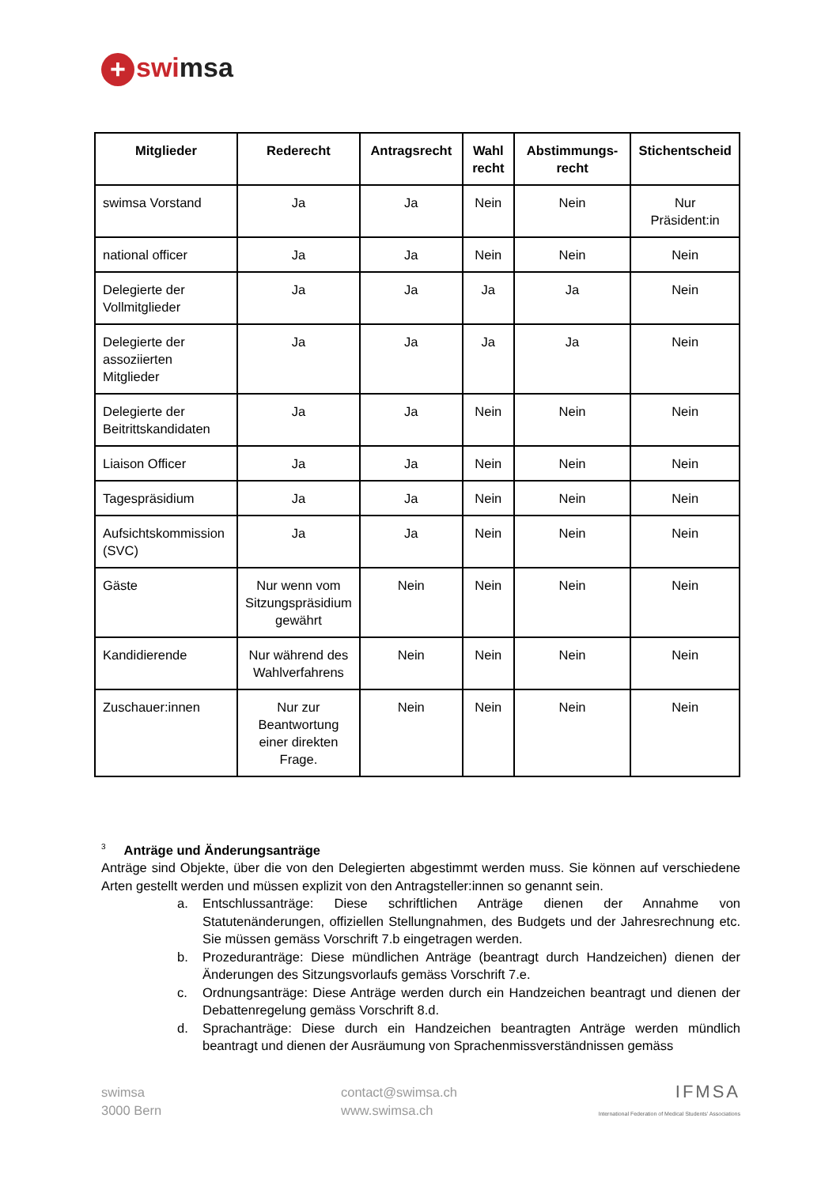+ swimsa
| Mitglieder | Rederecht | Antragsrecht | Wahl recht | Abstimmungs-recht | Stichentscheid |
| --- | --- | --- | --- | --- | --- |
| swimsa Vorstand | Ja | Ja | Nein | Nein | Nur Präsident:in |
| national officer | Ja | Ja | Nein | Nein | Nein |
| Delegierte der Vollmitglieder | Ja | Ja | Ja | Ja | Nein |
| Delegierte der assoziierten Mitglieder | Ja | Ja | Ja | Ja | Nein |
| Delegierte der Beitrittskandidaten | Ja | Ja | Nein | Nein | Nein |
| Liaison Officer | Ja | Ja | Nein | Nein | Nein |
| Tagespräsidium | Ja | Ja | Nein | Nein | Nein |
| Aufsichtskommission (SVC) | Ja | Ja | Nein | Nein | Nein |
| Gäste | Nur wenn vom Sitzungspräsidium gewährt | Nein | Nein | Nein | Nein |
| Kandidierende | Nur während des Wahlverfahrens | Nein | Nein | Nein | Nein |
| Zuschauer:innen | Nur zur Beantwortung einer direkten Frage. | Nein | Nein | Nein | Nein |
<sup>3</sup> Anträge und Änderungsanträge
Anträge sind Objekte, über die von den Delegierten abgestimmt werden muss. Sie können auf verschiedene Arten gestellt werden und müssen explizit von den Antragsteller:innen so genannt sein.
a. Entschlussanträge: Diese schriftlichen Anträge dienen der Annahme von Statutenänderungen, offiziellen Stellungnahmen, des Budgets und der Jahresrechnung etc. Sie müssen gemäss Vorschrift 7.b eingetragen werden.
b. Prozeduranträge: Diese mündlichen Anträge (beantragt durch Handzeichen) dienen der Änderungen des Sitzungsvorlaufs gemäss Vorschrift 7.e.
c. Ordnungsanträge: Diese Anträge werden durch ein Handzeichen beantragt und dienen der Debattenregelung gemäss Vorschrift 8.d.
d. Sprachanträge: Diese durch ein Handzeichen beantragten Anträge werden mündlich beantragt und dienen der Ausräumung von Sprachenmissverständnissen gemäss
swimsa
3000 Bern
contact@swimsa.ch
www.swimsa.ch
IFMSA
International Federation of Medical Students' Associations